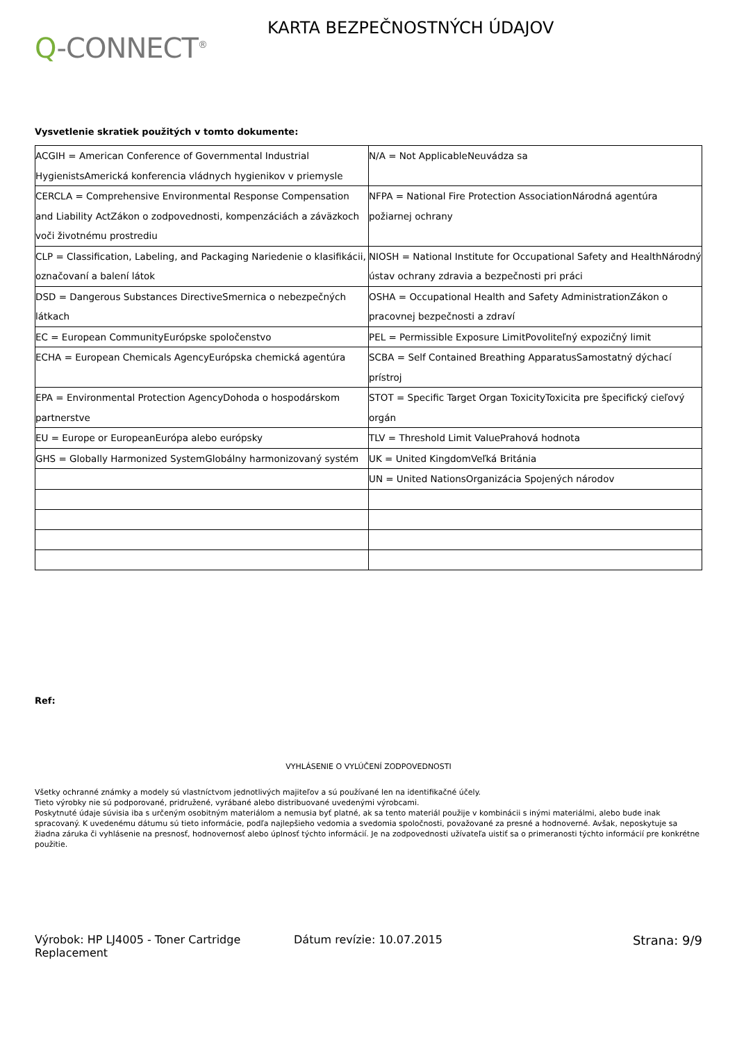Q-CONNECT<sup>®</sup>
KARTA BEZPEČNOSTNÝCH ÚDAJOV
Vysvetlenie skratiek použitých v tomto dokumente:
| ACGIH = American Conference of Governmental Industrial HygienistsAmerická konferencia vládnych hygienikov v priemysle | N/A = Not ApplicableNeuvádza sa |
| CERCLA = Comprehensive Environmental Response Compensation and Liability ActZákon o zodpovednosti, kompenzáciách a záväzkoch voči životnému prostrediu | NFPA = National Fire Protection AssociationNárodná agentúra požiarnej ochrany |
| CLP = Classification, Labeling, and Packaging Nariedenie o klasifikácii, označovaní a balení látok | NIOSH = National Institute for Occupational Safety and HealthNárodný ústav ochrany zdravia a bezpečnosti pri práci |
| DSD = Dangerous Substances DirectiveSmernica o nebezpečných látkach | OSHA = Occupational Health and Safety AdministrationZákon o pracovnej bezpečnosti a zdraví |
| EC = European CommunityEurópske spoločenstvo | PEL = Permissible Exposure LimitPovoliteľný expozičný limit |
| ECHA = European Chemicals AgencyEurópska chemická agentúra | SCBA = Self Contained Breathing ApparatusSamostatný dýchací prístroj |
| EPA = Environmental Protection AgencyDohoda o hospodárskom partnerstve | STOT = Specific Target Organ ToxicityToxicita pre špecifický cieľový orgán |
| EU = Europe or EuropeanEurópa alebo európsky | TLV = Threshold Limit ValuePrahová hodnota |
| GHS = Globally Harmonized SystemGlobálny harmonizovaný systém | UK = United KingdomVeľká Británia |
| | UN = United NationsOrganizácia Spojených národov |
Ref:
VYHLÁSENIE O VYLÚČENÍ ZODPOVEDNOSTI
Všetky ochranné známky a modely sú vlastníctvom jednotlivých majiteľov a sú používané len na identifikačné účely.
Tieto výrobky nie sú podporované, pridružené, vyrábané alebo distribuované uvedenými výrobcami.
Poskytnuté údaje súvisia iba s určeným osobitným materiálom a nemusia byť platné, ak sa tento materiál použije v kombinácii s inými materiálmi, alebo bude inak spracovaný. K uvedenému dátumu sú tieto informácie, podľa najlepšieho vedomia a svedomia spoločnosti, považované za presné a hodnoverné. Avšak, neposkytuje sa žiadna záruka či vyhlásenie na presnosť, hodnovernosť alebo úplnosť týchto informácií. Je na zodpovednosti užívateľa uistiť sa o primeranosti týchto informácií pre konkrétne použitie.
Výrobok: HP LJ4005 - Toner Cartridge Replacement
Dátum revízie: 10.07.2015 Strana: 9/9